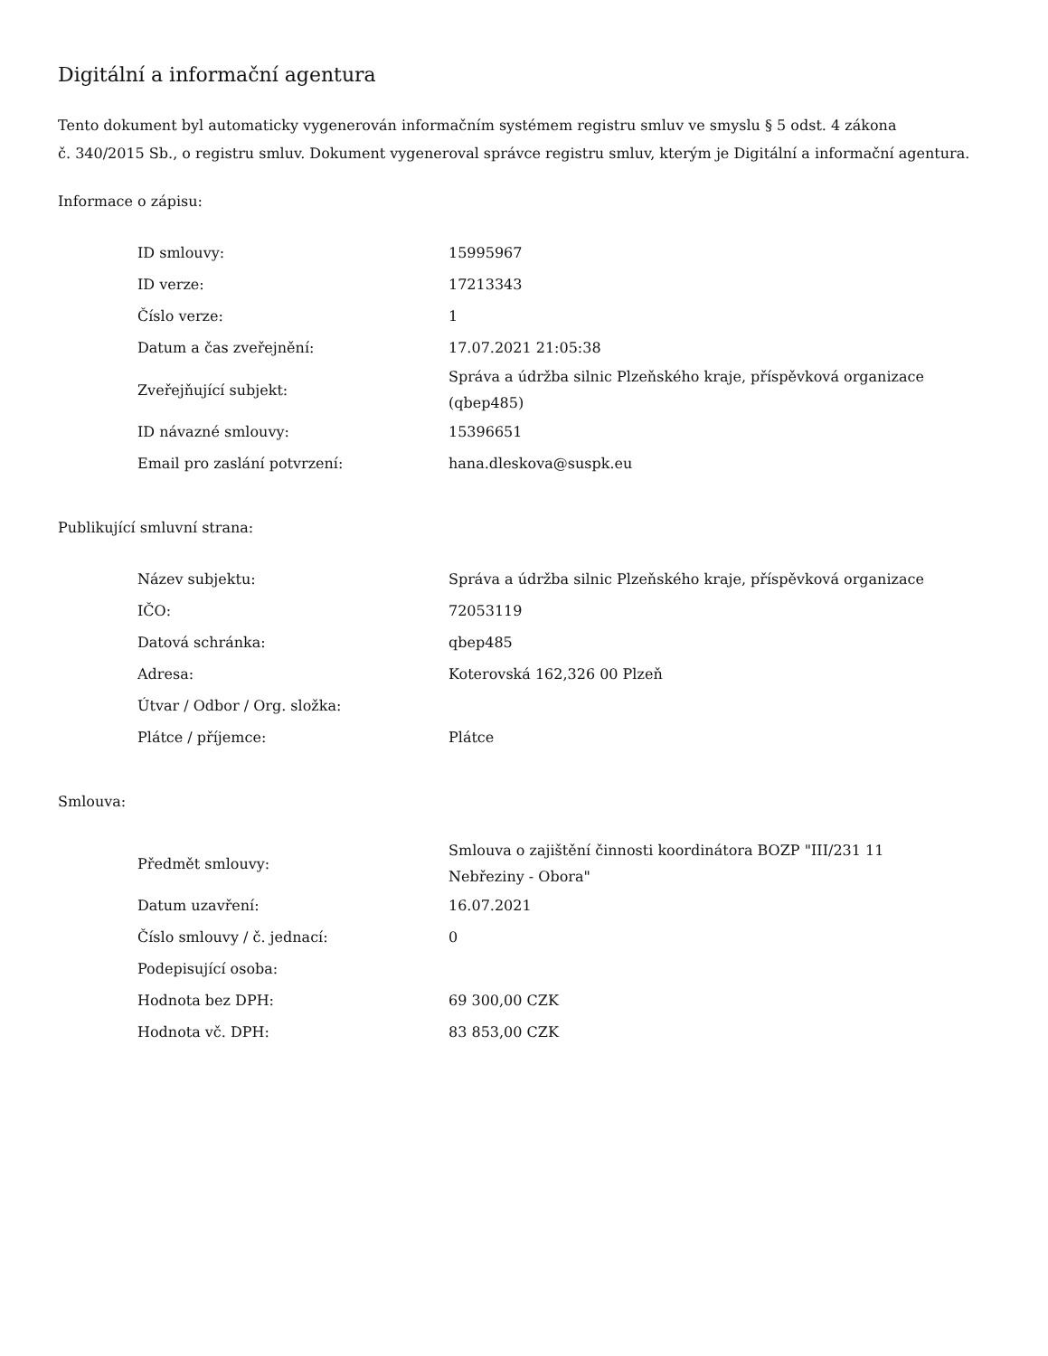Digitální a informační agentura
Tento dokument byl automaticky vygenerován informačním systémem registru smluv ve smyslu § 5 odst. 4 zákona
č. 340/2015 Sb., o registru smluv. Dokument vygeneroval správce registru smluv, kterým je Digitální a informační agentura.
Informace o zápisu:
| ID smlouvy: | 15995967 |
| ID verze: | 17213343 |
| Číslo verze: | 1 |
| Datum a čas zveřejnění: | 17.07.2021 21:05:38 |
| Zveřejňující subjekt: | Správa a údržba silnic Plzeňského kraje, příspěvková organizace (qbep485) |
| ID návazné smlouvy: | 15396651 |
| Email pro zaslání potvrzení: | hana.dleskova@suspk.eu |
Publikující smluvní strana:
| Název subjektu: | Správa a údržba silnic Plzeňského kraje, příspěvková organizace |
| IČO: | 72053119 |
| Datová schránka: | qbep485 |
| Adresa: | Koterovská 162,326 00 Plzeň |
| Útvar / Odbor / Org. složka: | |
| Plátce / příjemce: | Plátce |
Smlouva:
| Předmět smlouvy: | Smlouva o zajištění činnosti koordinátora BOZP "III/231 11 Nebřeziny - Obora" |
| Datum uzavření: | 16.07.2021 |
| Číslo smlouvy / č. jednací: | 0 |
| Podepisující osoba: | |
| Hodnota bez DPH: | 69 300,00 CZK |
| Hodnota vč. DPH: | 83 853,00 CZK |